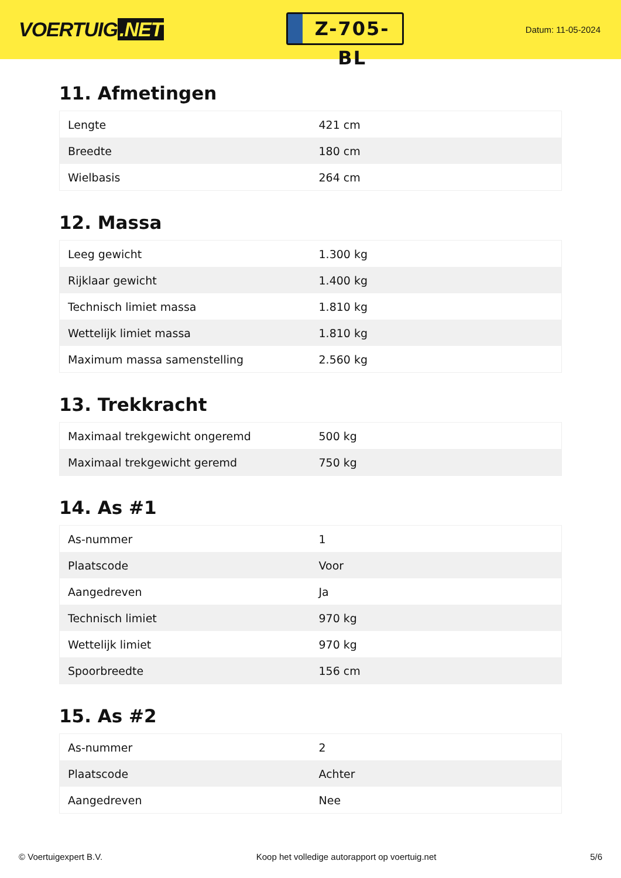VOERTUIG.NET
Z-705-BL
Datum: 11-05-2024
11. Afmetingen
| Lengte | 421 cm |
| Breedte | 180 cm |
| Wielbasis | 264 cm |
12. Massa
| Leeg gewicht | 1.300 kg |
| Rijklaar gewicht | 1.400 kg |
| Technisch limiet massa | 1.810 kg |
| Wettelijk limiet massa | 1.810 kg |
| Maximum massa samenstelling | 2.560 kg |
13. Trekkracht
| Maximaal trekgewicht ongeremd | 500 kg |
| Maximaal trekgewicht geremd | 750 kg |
14. As #1
| As-nummer | 1 |
| Plaatscode | Voor |
| Aangedreven | Ja |
| Technisch limiet | 970 kg |
| Wettelijk limiet | 970 kg |
| Spoorbreedte | 156 cm |
15. As #2
| As-nummer | 2 |
| Plaatscode | Achter |
| Aangedreven | Nee |
© Voertuigexpert B.V. Koop het volledige autorapport op voertuig.net 5/6